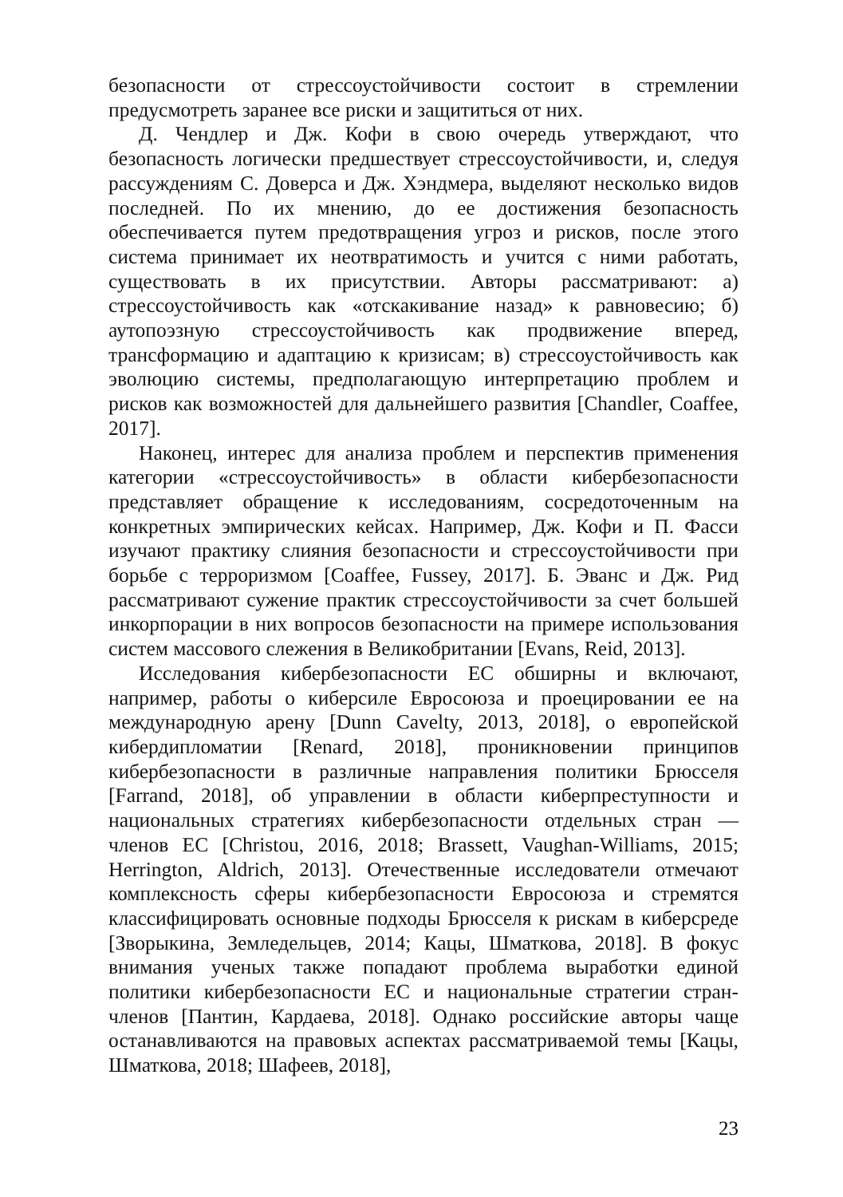безопасности от стрессоустойчивости состоит в стремлении предусмотреть заранее все риски и защититься от них.
Д. Чендлер и Дж. Кофи в свою очередь утверждают, что безопасность логически предшествует стрессоустойчивости, и, следуя рассуждениям С. Доверса и Дж. Хэндмера, выделяют несколько видов последней. По их мнению, до ее достижения безопасность обеспечивается путем предотвращения угроз и рисков, после этого система принимает их неотвратимость и учится с ними работать, существовать в их присутствии. Авторы рассматривают: а) стрессоустойчивость как «отскакивание назад» к равновесию; б) аутопоэзную стрессоустойчивость как продвижение вперед, трансформацию и адаптацию к кризисам; в) стрессоустойчивость как эволюцию системы, предполагающую интерпретацию проблем и рисков как возможностей для дальнейшего развития [Chandler, Coaffee, 2017].
Наконец, интерес для анализа проблем и перспектив применения категории «стрессоустойчивость» в области кибербезопасности представляет обращение к исследованиям, сосредоточенным на конкретных эмпирических кейсах. Например, Дж. Кофи и П. Фасси изучают практику слияния безопасности и стрессоустойчивости при борьбе с терроризмом [Coaffee, Fussey, 2017]. Б. Эванс и Дж. Рид рассматривают сужение практик стрессоустойчивости за счет большей инкорпорации в них вопросов безопасности на примере использования систем массового слежения в Великобритании [Evans, Reid, 2013].
Исследования кибербезопасности ЕС обширны и включают, например, работы о киберсиле Евросоюза и проецировании ее на международную арену [Dunn Cavelty, 2013, 2018], о европейской кибердипломатии [Renard, 2018], проникновении принципов кибербезопасности в различные направления политики Брюсселя [Farrand, 2018], об управлении в области киберпреступности и национальных стратегиях кибербезопасности отдельных стран — членов ЕС [Christou, 2016, 2018; Brassett, Vaughan-Williams, 2015; Herrington, Aldrich, 2013]. Отечественные исследователи отмечают комплексность сферы кибербезопасности Евросоюза и стремятся классифицировать основные подходы Брюсселя к рискам в киберсреде [Зворыкина, Земледельцев, 2014; Кацы, Шматкова, 2018]. В фокус внимания ученых также попадают проблема выработки единой политики кибербезопасности ЕС и национальные стратегии стран-членов [Пантин, Кардаева, 2018]. Однако российские авторы чаще останавливаются на правовых аспектах рассматриваемой темы [Кацы, Шматкова, 2018; Шафеев, 2018],
23